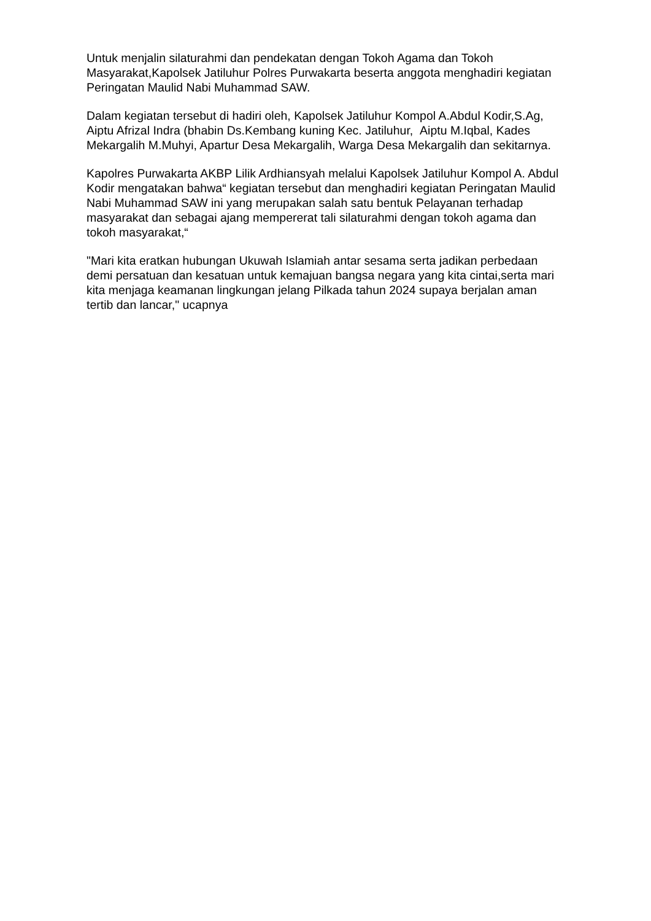Untuk menjalin silaturahmi dan pendekatan dengan Tokoh Agama dan Tokoh Masyarakat,Kapolsek Jatiluhur Polres Purwakarta beserta anggota menghadiri kegiatan Peringatan Maulid Nabi Muhammad SAW.
Dalam kegiatan tersebut di hadiri oleh, Kapolsek Jatiluhur Kompol A.Abdul Kodir,S.Ag, Aiptu Afrizal Indra (bhabin Ds.Kembang kuning Kec. Jatiluhur, Aiptu M.Iqbal, Kades Mekargalih M.Muhyi, Apartur Desa Mekargalih, Warga Desa Mekargalih dan sekitarnya.
Kapolres Purwakarta AKBP Lilik Ardhiansyah melalui Kapolsek Jatiluhur Kompol A. Abdul Kodir mengatakan bahwa“ kegiatan tersebut dan menghadiri kegiatan Peringatan Maulid Nabi Muhammad SAW ini yang merupakan salah satu bentuk Pelayanan terhadap masyarakat dan sebagai ajang mempererat tali silaturahmi dengan tokoh agama dan tokoh masyarakat,“
"Mari kita eratkan hubungan Ukuwah Islamiah antar sesama serta jadikan perbedaan demi persatuan dan kesatuan untuk kemajuan bangsa negara yang kita cintai,serta mari kita menjaga keamanan lingkungan jelang Pilkada tahun 2024 supaya berjalan aman tertib dan lancar," ucapnya